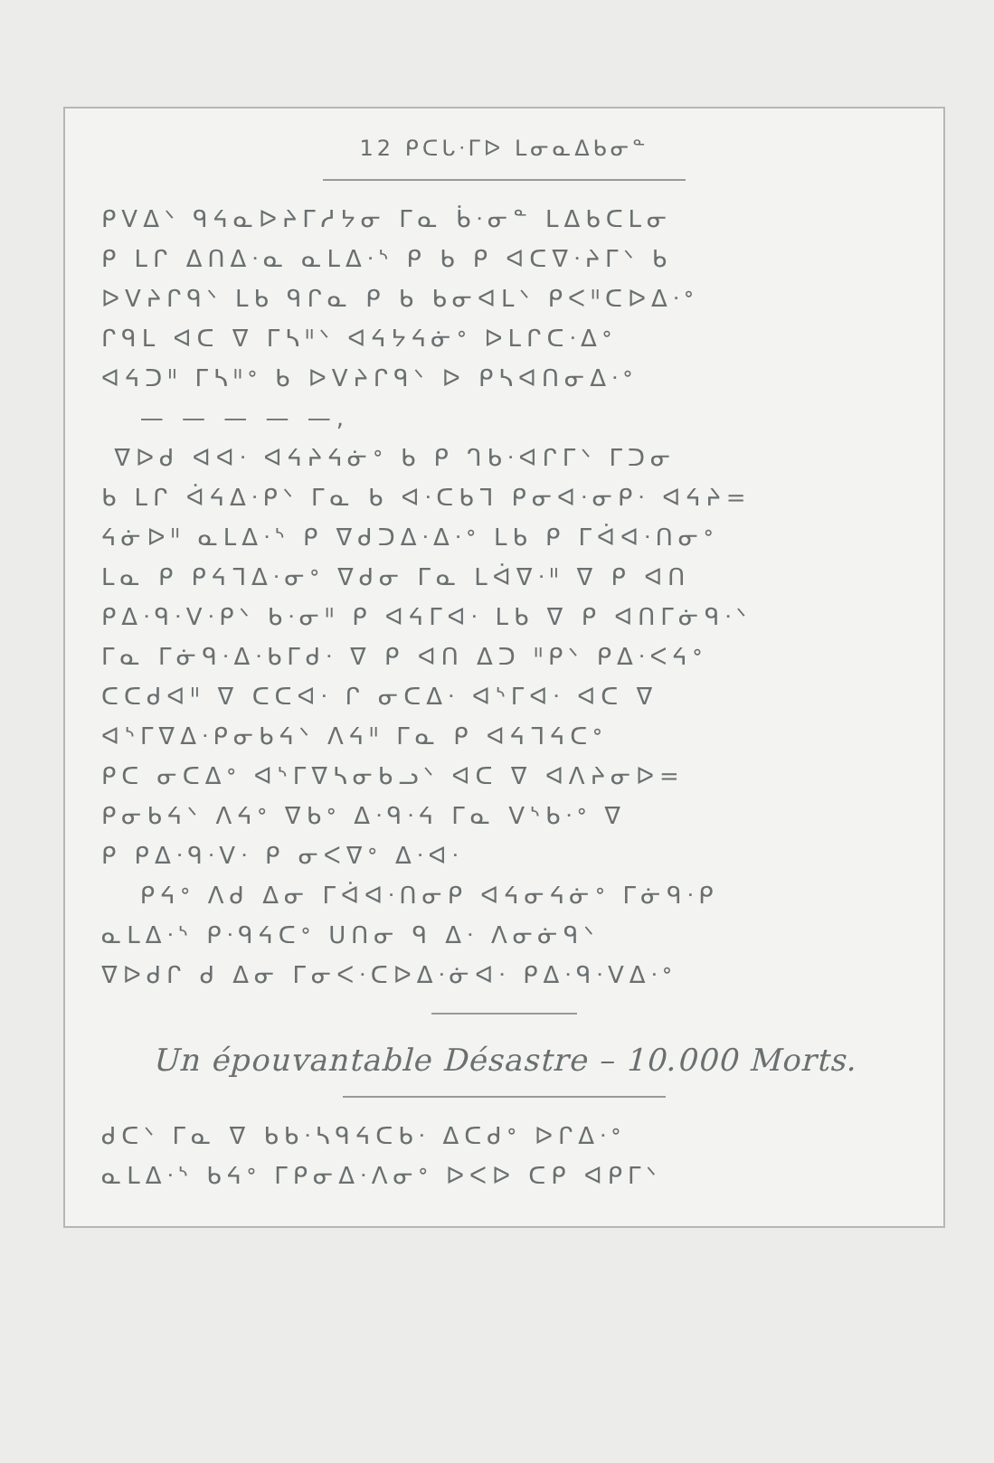12 ᑭᑕᒐᐧᒥᐅ ᒪᓂᓇᐃᑲᓂᓐ
ᑭᐯᐃᐠ ᑫᔦᓇᐅᔨᒥᓱᔭᓂ ᒥᓇ ᑳᐧᓂᓐ ᒪᐃᑲᑕᒪᓂ
ᑭ ᒪᒋ ᐃᑎᐃᐧᓇ ᓇᒪᐃᐧᔅ ᑭ ᑲ ᑭ ᐊᑕᐁᐧᔨᒥᐠ ᑲ
ᐅᐯᔨᒋᑫᐠ ᒪᑲ ᑫᒋᓇ ᑭ ᑲ ᑲᓂᐊᒪᐠ ᑭᐸᐦᑕᐅᐃᐧᐤ
ᒋᑫᒪ ᐊᑕ ᐁ ᒥᓴᐦᐠ ᐊᔦᔭᔦᓃᐤ ᐅᒪᒋᑕᐧᐃᐤ
ᐊᔦᑐᐦ ᒥᓴᐦᐤ ᑲ ᐅᐯᔨᒋᑫᐠ ᐅ ᑭᓴᐊᑎᓂᐃᐧᐤ
— — — — —,
ᐁᐅᑯ ᐊᐊᐧ ᐊᔦᔨᔦᓃᐤ ᑲ ᑭ ᒉᑲᐧᐊᒋᒥᐠ ᒥᑐᓂ
ᑲ ᒪᒋ ᐋᔦᐃᐧᑭᐠ ᒥᓇ ᑲ ᐊᐧᑕᑲᒣ ᑭᓂᐊᐧᓂᑭᐧ ᐊᔦᔨ=
ᔦᓃᐅᐦ ᓇᒪᐃᐧᔅ ᑭ ᐁᑯᑐᐃᐧᐃᐧᐤ ᒪᑲ ᑭ ᒥᐋᐊᐧᑎᓂᐤ
ᒪᓇ ᑭ ᑭᔦᒣᐃᐧᓂᐤ ᐁᑯᓂ ᒥᓇ ᒪᐋᐁᐧᐦ ᐁ ᑭ ᐊᑎ
ᑭᐃᐧᑫᐧᐯᐧᑭᐠ ᑲᐧᓂᐦ ᑭ ᐊᔦᒥᐊᐧ ᒪᑲ ᐁ ᑭ ᐊᑎᒥᓃᑫᐧᐠ
ᒥᓇ ᒥᓃᑫᐧᐃᐧᑲᒥᑯᐧ ᐁ ᑭ ᐊᑎ ᐃᑐ ᐦᑭᐠ ᑭᐃᐧᐸᔦᐤ
ᑕᑕᑯᐊᐦ ᐁ ᑕᑕᐊᐧ ᒋ ᓂᑕᐃᐧ ᐊᔅᒥᐊᐧ ᐊᑕ ᐁ
ᐊᔅᒥᐁᐃᐧᑭᓂᑲᔦᐠ ᐱᔦᐦ ᒥᓇ ᑭ ᐊᔦᒣᔦᑕᐤ
ᑭᑕ ᓂᑕᐃᐤ ᐊᔅᒥᐁᓴᓂᑲᓗᐠ ᐊᑕ ᐁ ᐊᐱᔨᓂᐅ=
ᑭᓂᑲᔦᐠ ᐱᔦᐤ ᐁᑲᐤ ᐃᐧᑫᐧᔦ ᒥᓇ ᐯᔅᑲᐧᐤ ᐁ
ᑭ ᑭᐃᐧᑫᐧᐯᐧ ᑭ ᓂᐸᐁᐤ ᐃᐧᐊᐧ
ᑭᔦᐤ ᐱᑯ ᐃᓂ ᒥᐋᐊᐧᑎᓂᑭ ᐊᔦᓂᔦᓃᐤ ᒥᓃᑫᐧᑭ
ᓇᒪᐃᐧᔅ ᑭᐧᑫᔦᑕᐤ ᑌᑎᓂ ᑫ ᐃᐧ ᐱᓂᓃᑫᐠ
ᐁᐅᑯᒋ ᑯ ᐃᓂ ᒥᓂᐸᐧᑕᐅᐃᐧᓃᐊᐧ ᑭᐃᐧᑫᐧᐯᐃᐧᐤ
Un épouvantable Désastre – 10.000 Morts.
ᑯᑕᐠ ᒥᓇ ᐁ ᑲᑲᐧᓴᑫᔦᑕᑲᐧ ᐃᑕᑯᐤ ᐅᒋᐃᐧᐤ
ᓇᒪᐃᐧᔅ ᑲᔦᐤ ᒥᑭᓂᐃᐧᐱᓂᐤ ᐅᐸᐅ ᑕᑭ ᐊᑭᒥᐠ